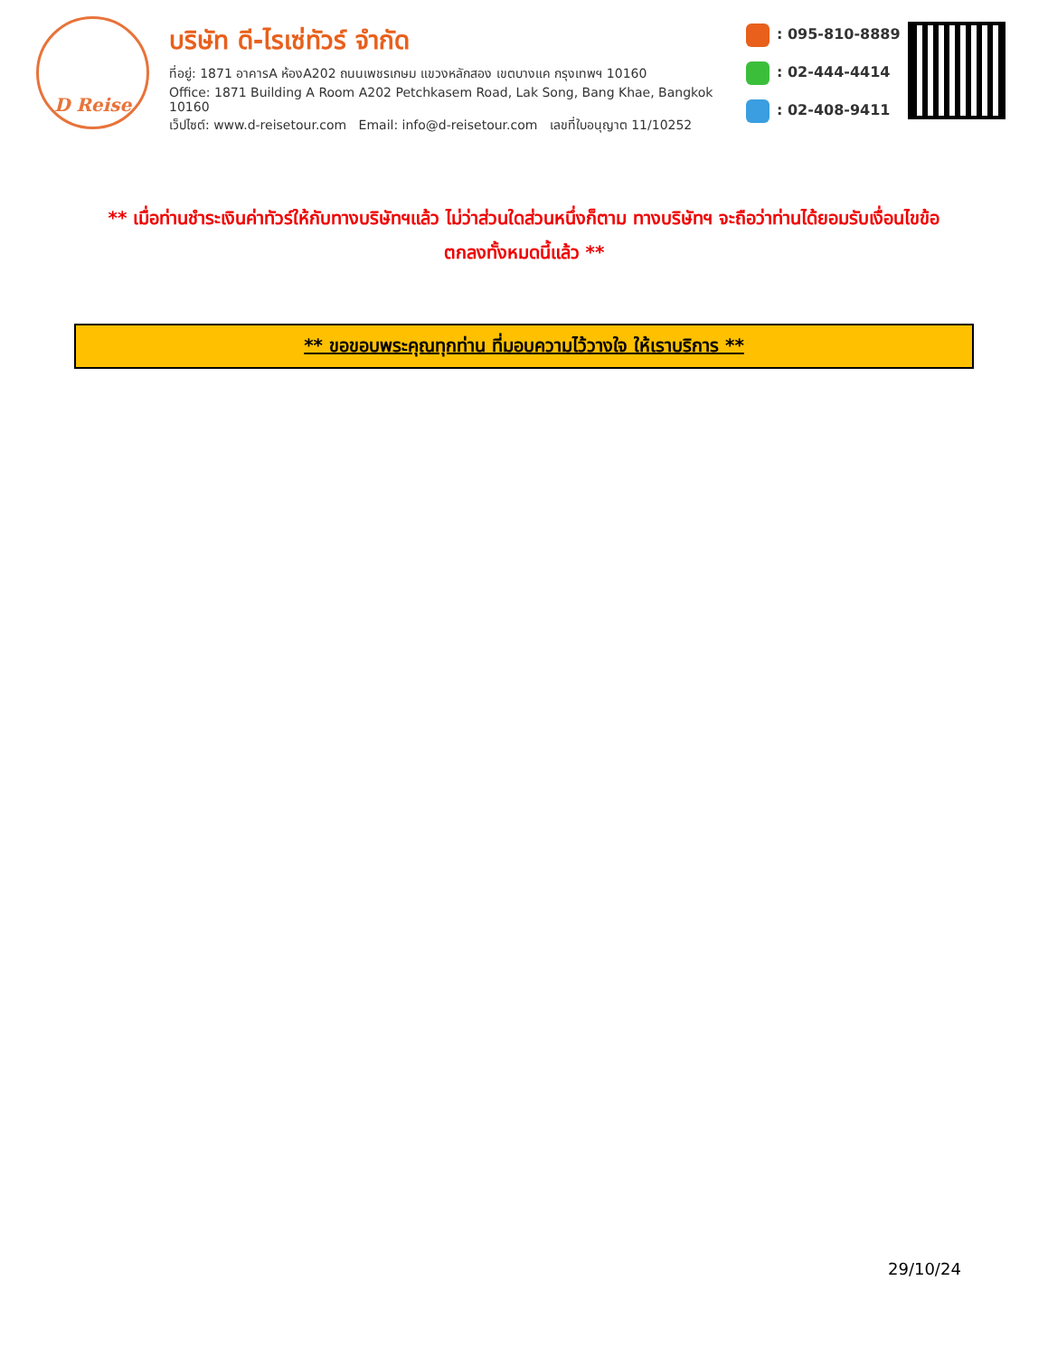D Reise
บริษัท ดี-ไรเซ่ทัวร์ จำกัด
ที่อยู่: 1871 อาคารA ห้องA202 ถนนเพชรเกษม แขวงหลักสอง เขตบางแค กรุงเทพฯ 10160
Office: 1871 Building A Room A202 Petchkasem Road, Lak Song, Bang Khae, Bangkok 10160
เว็ปไซต์: www.d-reisetour.com Email: info@d-reisetour.com เลขที่ใบอนุญาต 11/10252
: 095-810-8889
: 02-444-4414
: 02-408-9411
** เมื่อท่านชำระเงินค่าทัวร์ให้กับทางบริษัทฯแล้ว ไม่ว่าส่วนใดส่วนหนึ่งก็ตาม ทางบริษัทฯ จะถือว่าท่านได้ยอมรับเงื่อนไขข้อตกลงทั้งหมดนี้แล้ว **
** ขอขอบพระคุณทุกท่าน ที่มอบความไว้วางใจ ให้เราบริการ **
29/10/24